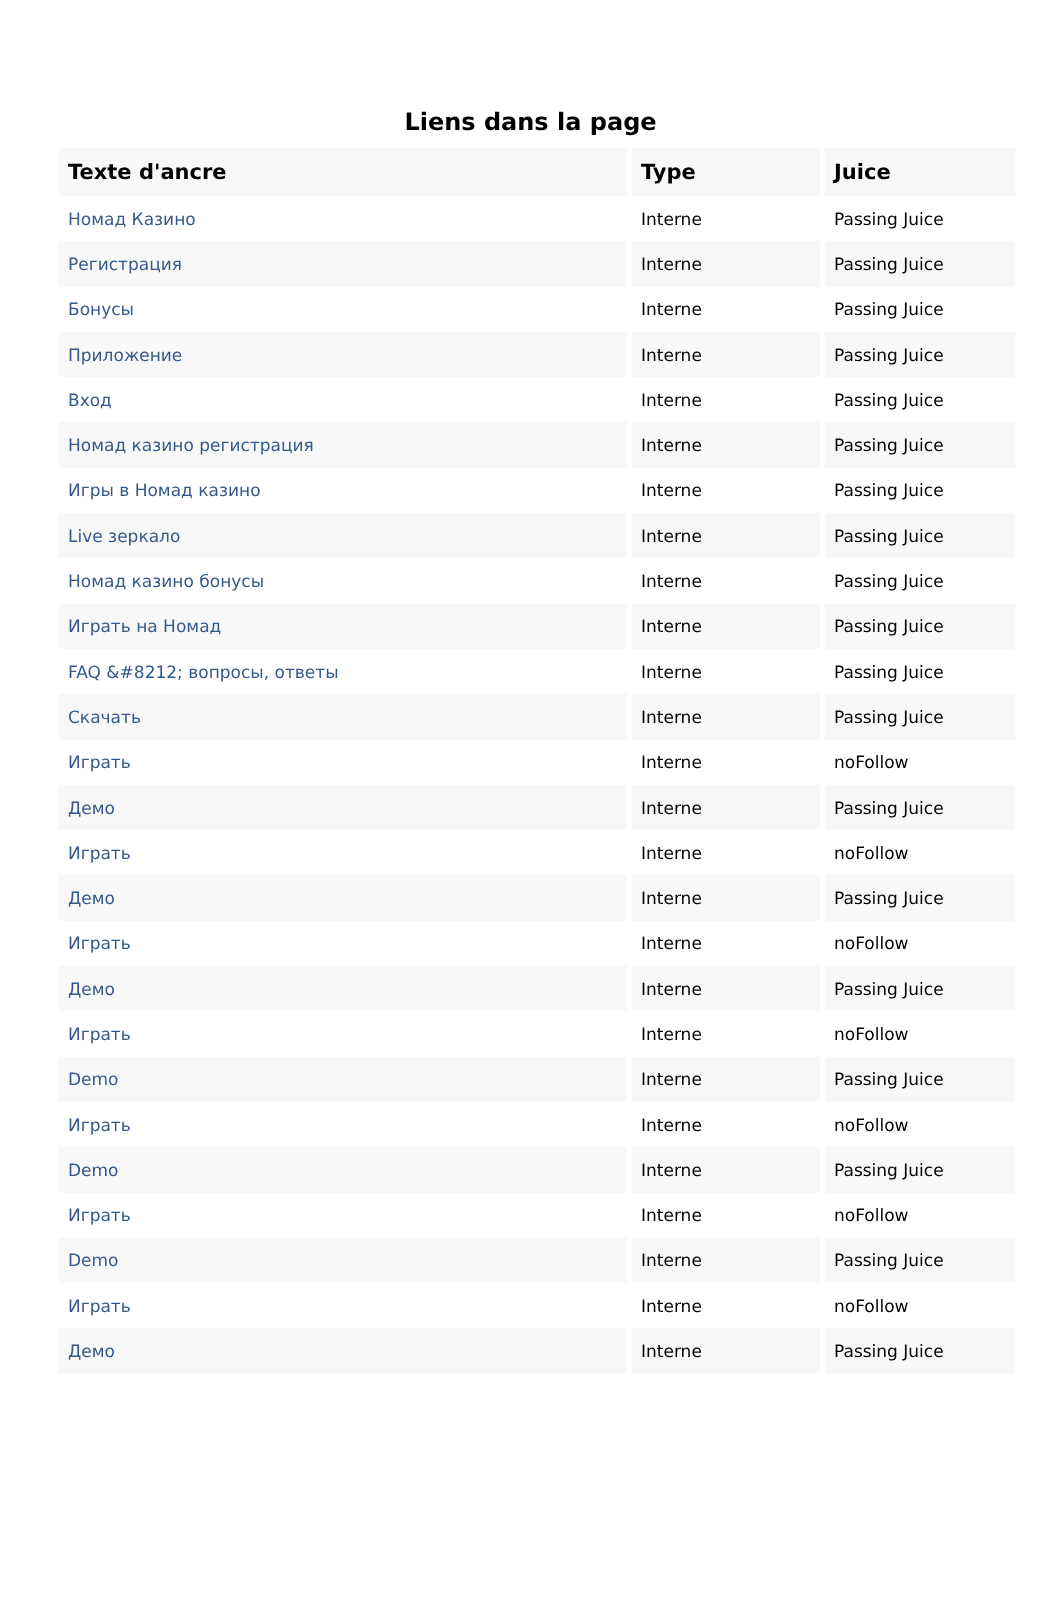Liens dans la page
| Texte d'ancre | Type | Juice |
| --- | --- | --- |
| Номад Казино | Interne | Passing Juice |
| Регистрация | Interne | Passing Juice |
| Бонусы | Interne | Passing Juice |
| Приложение | Interne | Passing Juice |
| Вход | Interne | Passing Juice |
| Номад казино регистрация | Interne | Passing Juice |
| Игры в Номад казино | Interne | Passing Juice |
| Live зеркало | Interne | Passing Juice |
| Номад казино бонусы | Interne | Passing Juice |
| Играть на Номад | Interne | Passing Juice |
| FAQ &#8212; вопросы, ответы | Interne | Passing Juice |
| Скачать | Interne | Passing Juice |
| Играть | Interne | noFollow |
| Демо | Interne | Passing Juice |
| Играть | Interne | noFollow |
| Демо | Interne | Passing Juice |
| Играть | Interne | noFollow |
| Демо | Interne | Passing Juice |
| Играть | Interne | noFollow |
| Demo | Interne | Passing Juice |
| Играть | Interne | noFollow |
| Demo | Interne | Passing Juice |
| Играть | Interne | noFollow |
| Demo | Interne | Passing Juice |
| Играть | Interne | noFollow |
| Демо | Interne | Passing Juice |